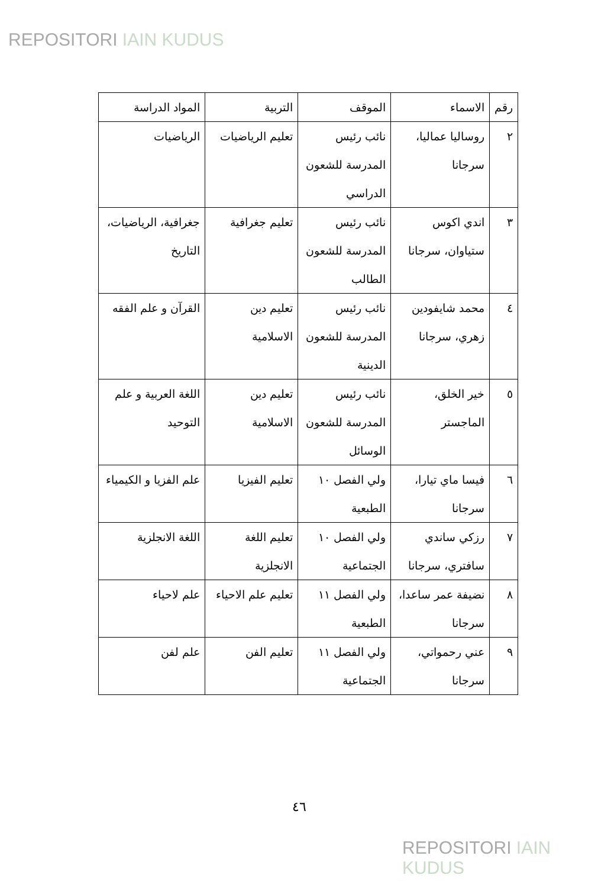REPOSITORI IAIN KUDUS
| رقم | الاسماء | الموقف | التربية | المواد الدراسة |
| --- | --- | --- | --- | --- |
| ٢ | روساليا عماليا، سرجانا | نائب رئيس المدرسة للشعون الدراسي | تعليم الرياضيات | الرياضيات |
| ٣ | اندي اكوس ستياوان، سرجانا | نائب رئيس المدرسة للشعون الطالب | تعليم جغرافية | جغرافية، الرياضيات، التاريخ |
| ٤ | محمد شايفودين زهري، سرجانا | نائب رئيس المدرسة للشعون الدينية | تعليم دين الاسلامية | القرآن و علم الفقه |
| ٥ | خير الخلق، الماجستر | نائب رئيس المدرسة للشعون الوسائل | تعليم دين الاسلامية | اللغة العربية و علم التوحيد |
| ٦ | فيسا ماي تيارا، سرجانا | ولي الفصل ١٠ الطبعية | تعليم الفيزيا | علم الفزيا و الكيمياء |
| ٧ | رزكي ساندي سافتري، سرجانا | ولي الفصل ١٠ الجتماعية | تعليم اللغة الانجلزية | اللغة الانجلزية |
| ٨ | نضيفة عمر ساعدا، سرجانا | ولي الفصل ١١ الطبعية | تعليم علم الاحياء | علم لاحياء |
| ٩ | عني رحمواتي، سرجانا | ولي الفصل ١١ الجتماعية | تعليم الفن | علم لفن |
٤٦
REPOSITORI IAIN KUDUS